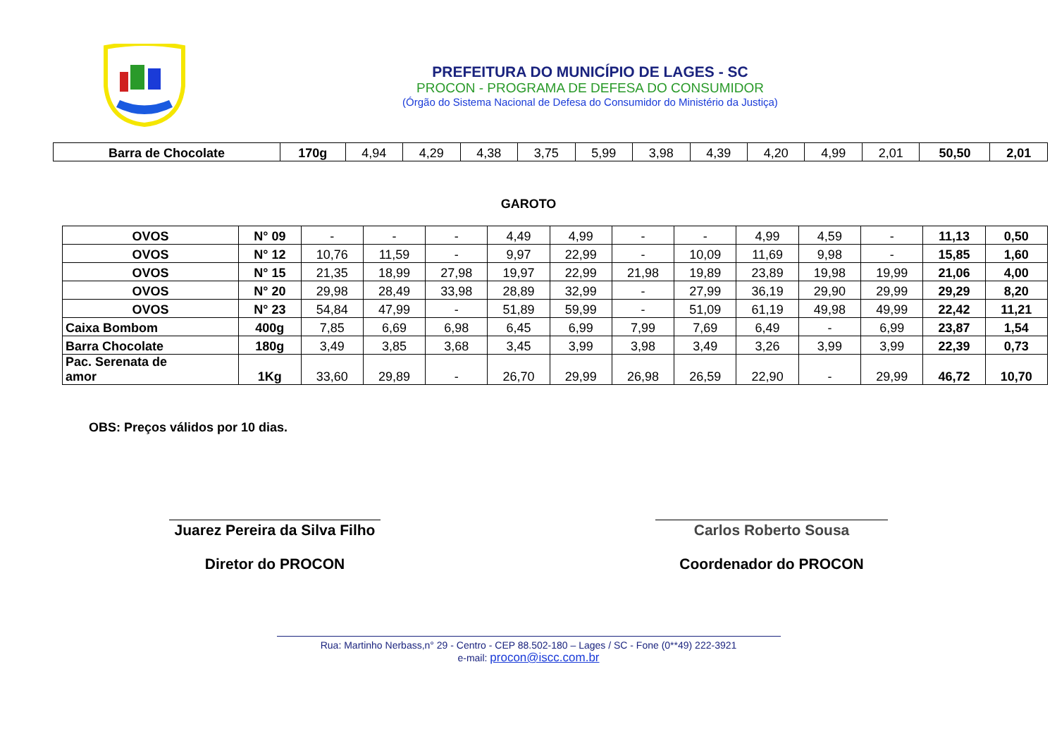PREFEITURA DO MUNICÍPIO DE LAGES - SC
PROCON - PROGRAMA DE DEFESA DO CONSUMIDOR
(Órgão do Sistema Nacional de Defesa do Consumidor do Ministério da Justiça)
| Barra de Chocolate | 170g | 4,94 | 4,29 | 4,38 | 3,75 | 5,99 | 3,98 | 4,39 | 4,20 | 4,99 | 2,01 | 50,50 | 2,01 |
GAROTO
| OVOS | N° 09 | - | - | - | 4,49 | 4,99 | - | - | 4,99 | 4,59 | - | 11,13 | 0,50 |
| OVOS | N° 12 | 10,76 | 11,59 | - | 9,97 | 22,99 | - | 10,09 | 11,69 | 9,98 | - | 15,85 | 1,60 |
| OVOS | N° 15 | 21,35 | 18,99 | 27,98 | 19,97 | 22,99 | 21,98 | 19,89 | 23,89 | 19,98 | 19,99 | 21,06 | 4,00 |
| OVOS | N° 20 | 29,98 | 28,49 | 33,98 | 28,89 | 32,99 | - | 27,99 | 36,19 | 29,90 | 29,99 | 29,29 | 8,20 |
| OVOS | N° 23 | 54,84 | 47,99 | - | 51,89 | 59,99 | - | 51,09 | 61,19 | 49,98 | 49,99 | 22,42 | 11,21 |
| Caixa Bombom | 400g | 7,85 | 6,69 | 6,98 | 6,45 | 6,99 | 7,99 | 7,69 | 6,49 | - | 6,99 | 23,87 | 1,54 |
| Barra Chocolate | 180g | 3,49 | 3,85 | 3,68 | 3,45 | 3,99 | 3,98 | 3,49 | 3,26 | 3,99 | 3,99 | 22,39 | 0,73 |
| Pac. Serenata de amor | 1Kg | 33,60 | 29,89 | - | 26,70 | 29,99 | 26,98 | 26,59 | 22,90 | - | 29,99 | 46,72 | 10,70 |
OBS: Preços válidos por 10 dias.
Juarez Pereira da Silva Filho
Diretor do PROCON
Carlos Roberto Sousa
Coordenador do PROCON
Rua: Martinho Nerbass,n° 29 - Centro - CEP 88.502-180 – Lages / SC - Fone (0**49) 222-3921
e-mail: procon@iscc.com.br